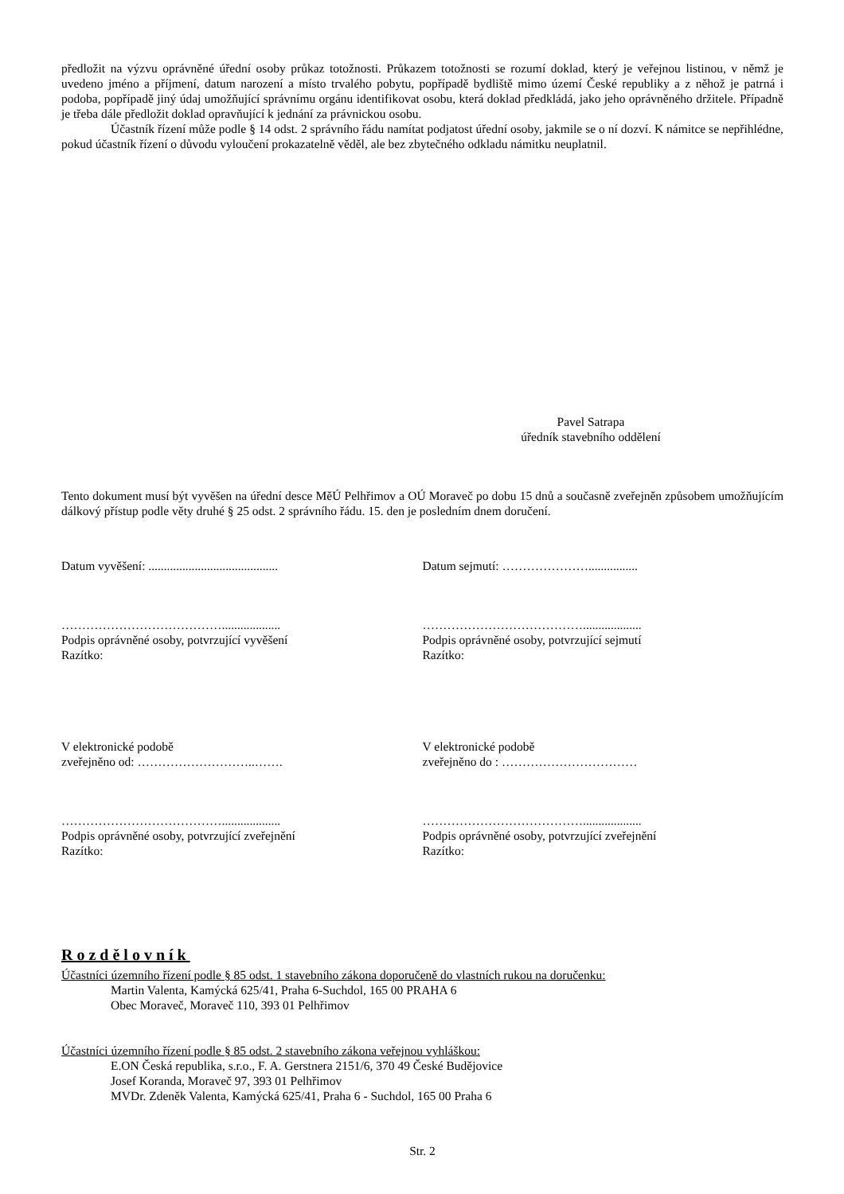předložit na výzvu oprávněné úřední osoby průkaz totožnosti. Průkazem totožnosti se rozumí doklad, který je veřejnou listinou, v němž je uvedeno jméno a příjmení, datum narození a místo trvalého pobytu, popřípadě bydliště mimo území České republiky a z něhož je patrná i podoba, popřípadě jiný údaj umožňující správnímu orgánu identifikovat osobu, která doklad předkládá, jako jeho oprávněného držitele. Případně je třeba dále předložit doklad opravňující k jednání za právnickou osobu.
Účastník řízení může podle § 14 odst. 2 správního řádu namítat podjatost úřední osoby, jakmile se o ní dozví. K námitce se nepřihlédne, pokud účastník řízení o důvodu vyloučení prokazatelně věděl, ale bez zbytečného odkladu námitku neuplatnil.
Pavel Satrapa
úředník stavebního oddělení
Tento dokument musí být vyvěšen na úřední desce MěÚ Pelhřimov a OÚ Moraveč po dobu 15 dnů a současně zveřejněn způsobem umožňujícím dálkový přístup podle věty druhé § 25 odst. 2 správního řádu. 15. den je posledním dnem doručení.
Datum vyvěšení: ..........................................
Datum sejmutí: …………………................
…………………………………...................
Podpis oprávněné osoby, potvrzující vyvěšení
Razítko:
…………………………………...................
Podpis oprávněné osoby, potvrzující sejmutí
Razítko:
V elektronické podobě
zveřejněno od: ………………………..…….
V elektronické podobě
zveřejněno do : ……………………………
…………………………………...................
Podpis oprávněné osoby, potvrzující zveřejnění
Razítko:
…………………………………...................
Podpis oprávněné osoby, potvrzující zveřejnění
Razítko:
Rozdělovník
Účastníci územního řízení podle § 85 odst. 1 stavebního zákona doporučeně do vlastních rukou na doručenku:
Martin Valenta, Kamýcká 625/41, Praha 6-Suchdol, 165 00 PRAHA 6
Obec Moraveč, Moraveč 110, 393 01 Pelhřimov
Účastníci územního řízení podle § 85 odst. 2 stavebního zákona veřejnou vyhláškou:
E.ON Česká republika, s.r.o., F. A. Gerstnera 2151/6, 370 49 České Budějovice
Josef Koranda, Moraveč 97, 393 01 Pelhřimov
MVDr. Zdeněk Valenta, Kamýcká 625/41, Praha 6 - Suchdol, 165 00 Praha 6
Str. 2